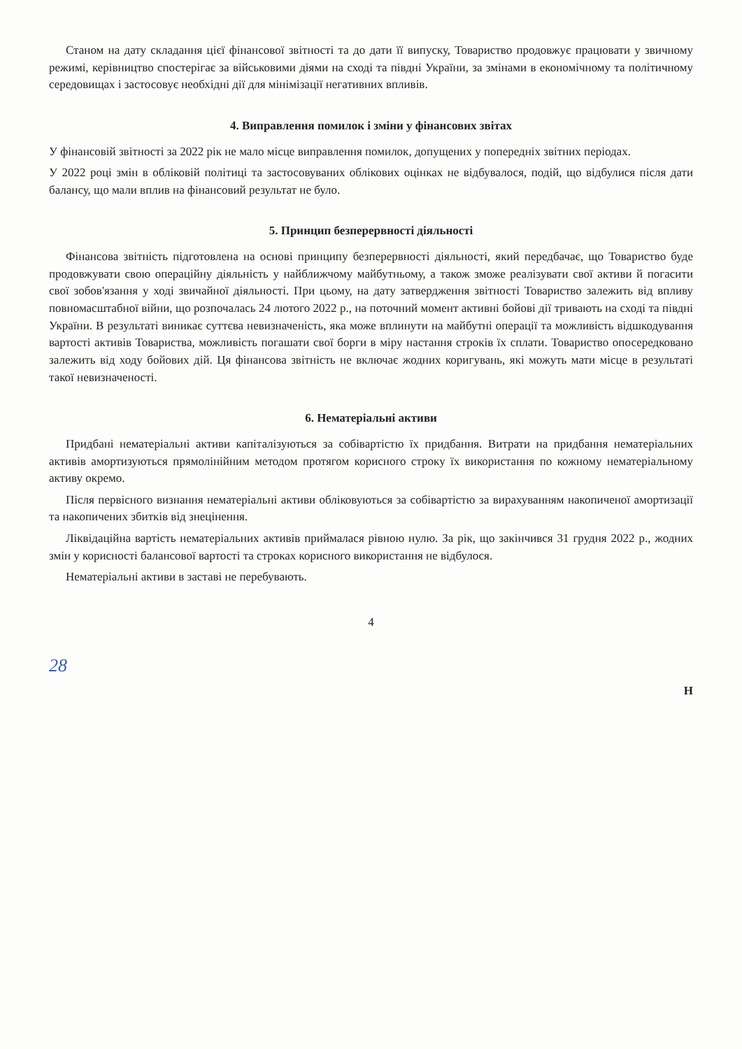Станом на дату складання цієї фінансової звітності та до дати її випуску, Товариство продовжує працювати у звичному режимі, керівництво спостерігає за військовими діями на сході та півдні України, за змінами в економічному та політичному середовищах і застосовує необхідні дії для мінімізації негативних впливів.
4. Виправлення помилок і зміни у фінансових звітах
У фінансовій звітності за 2022 рік не мало місце виправлення помилок, допущених у попередніх звітних періодах.
У 2022 році змін в обліковій політиці та застосовуваних облікових оцінках не відбувалося, подій, що відбулися після дати балансу, що мали вплив на фінансовий результат не було.
5. Принцип безперервності діяльності
Фінансова звітність підготовлена на основі принципу безперервності діяльності, який передбачає, що Товариство буде продовжувати свою операційну діяльність у найближчому майбутньому, а також зможе реалізувати свої активи й погасити свої зобов'язання у ході звичайної діяльності. При цьому, на дату затвердження звітності Товариство залежить від впливу повномасштабної війни, що розпочалась 24 лютого 2022 р., на поточний момент активні бойові дії тривають на сході та півдні України. В результаті виникає суттєва невизначеність, яка може вплинути на майбутні операції та можливість відшкодування вартості активів Товариства, можливість погашати свої борги в міру настання строків їх сплати. Товариство опосередковано залежить від ходу бойових дій. Ця фінансова звітність не включає жодних коригувань, які можуть мати місце в результаті такої невизначеності.
6. Нематеріальні активи
Придбані нематеріальні активи капіталізуються за собівартістю їх придбання. Витрати на придбання нематеріальних активів амортизуються прямолінійним методом протягом корисного строку їх використання по кожному нематеріальному активу окремо.
Після первісного визнання нематеріальні активи обліковуються за собівартістю за вирахуванням накопиченої амортизації та накопичених збитків від знецінення.
Ліквідаційна вартість нематеріальних активів приймалася рівною нулю. За рік, що закінчився 31 грудня 2022 р., жодних змін у корисності балансової вартості та строках корисного використання не відбулося.
Нематеріальні активи в заставі не перебувають.
4
28
Н